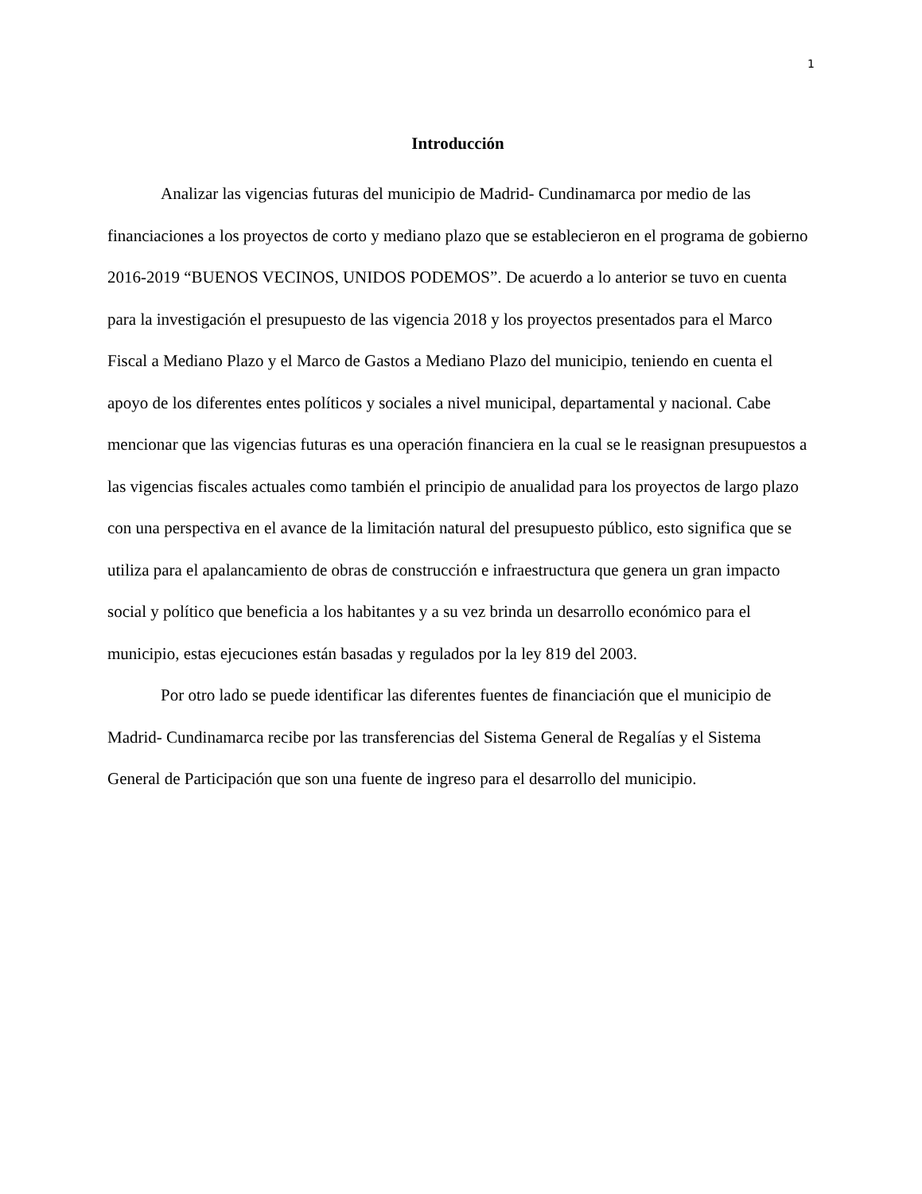1
Introducción
Analizar las vigencias futuras del municipio de Madrid- Cundinamarca por medio de las financiaciones a los proyectos de corto y mediano plazo que se establecieron en el programa de gobierno 2016-2019 “BUENOS VECINOS, UNIDOS PODEMOS”. De acuerdo a lo anterior se tuvo en cuenta para la investigación el presupuesto de las vigencia 2018 y los proyectos presentados para el Marco Fiscal a Mediano Plazo y el Marco de Gastos a Mediano Plazo del municipio, teniendo en cuenta el apoyo de los diferentes entes políticos y sociales a nivel municipal, departamental y nacional. Cabe mencionar que las vigencias futuras es una operación financiera en la cual se le reasignan presupuestos a las vigencias fiscales actuales como también el principio de anualidad para los proyectos de largo plazo con una perspectiva en el avance de la limitación natural del presupuesto público, esto significa que se utiliza para el apalancamiento de obras de construcción e infraestructura que genera un gran impacto social y político que beneficia a los habitantes y a su vez brinda un desarrollo económico para el municipio, estas ejecuciones están basadas y regulados por la ley 819 del 2003.
Por otro lado se puede identificar las diferentes fuentes de financiación que el municipio de Madrid- Cundinamarca recibe por las transferencias del Sistema General de Regalías y el Sistema General de Participación que son una fuente de ingreso para el desarrollo del municipio.